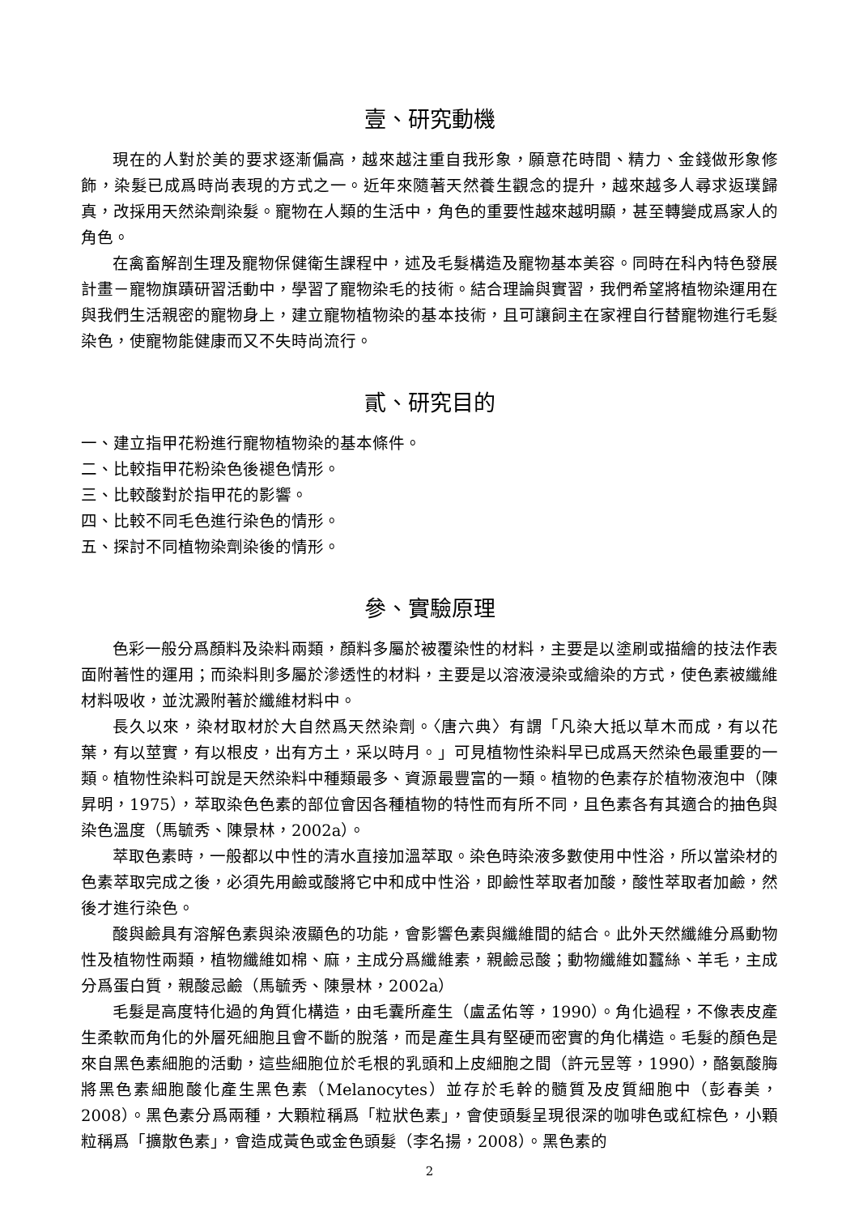壹、研究動機
現在的人對於美的要求逐漸偏高，越來越注重自我形象，願意花時間、精力、金錢做形象修飾，染髮已成爲時尚表現的方式之一。近年來隨著天然養生觀念的提升，越來越多人尋求返璞歸真，改採用天然染劑染髮。寵物在人類的生活中，角色的重要性越來越明顯，甚至轉變成爲家人的角色。
在禽畜解剖生理及寵物保健衛生課程中，述及毛髮構造及寵物基本美容。同時在科內特色發展計畫－寵物旗蹟研習活動中，學習了寵物染毛的技術。結合理論與實習，我們希望將植物染運用在與我們生活親密的寵物身上，建立寵物植物染的基本技術，且可讓飼主在家裡自行替寵物進行毛髮染色，使寵物能健康而又不失時尚流行。
貳、研究目的
一、建立指甲花粉進行寵物植物染的基本條件。
二、比較指甲花粉染色後褪色情形。
三、比較酸對於指甲花的影響。
四、比較不同毛色進行染色的情形。
五、探討不同植物染劑染後的情形。
參、實驗原理
色彩一般分爲顏料及染料兩類，顏料多屬於被覆染性的材料，主要是以塗刷或描繪的技法作表面附著性的運用；而染料則多屬於滲透性的材料，主要是以溶液浸染或繪染的方式，使色素被纖維材料吸收，並沈澱附著於纖維材料中。
長久以來，染材取材於大自然爲天然染劑。〈唐六典〉有謂「凡染大抵以草木而成，有以花葉，有以莖實，有以根皮，出有方土，采以時月。」可見植物性染料早已成爲天然染色最重要的一類。植物性染料可說是天然染料中種類最多、資源最豐富的一類。植物的色素存於植物液泡中（陳昇明，1975），萃取染色色素的部位會因各種植物的特性而有所不同，且色素各有其適合的抽色與染色溫度（馬毓秀、陳景林，2002a）。
萃取色素時，一般都以中性的清水直接加溫萃取。染色時染液多數使用中性浴，所以當染材的色素萃取完成之後，必須先用鹼或酸將它中和成中性浴，即鹼性萃取者加酸，酸性萃取者加鹼，然後才進行染色。
酸與鹼具有溶解色素與染液顯色的功能，會影響色素與纖維間的結合。此外天然纖維分爲動物性及植物性兩類，植物纖維如棉、麻，主成分爲纖維素，親鹼忌酸；動物纖維如蠶絲、羊毛，主成分爲蛋白質，親酸忌鹼（馬毓秀、陳景林，2002a）
毛髮是高度特化過的角質化構造，由毛囊所產生（盧孟佑等，1990）。角化過程，不像表皮產生柔軟而角化的外層死細胞且會不斷的脫落，而是產生具有堅硬而密實的角化構造。毛髮的顏色是來自黑色素細胞的活動，這些細胞位於毛根的乳頭和上皮細胞之間（許元昱等，1990），酪氨酸脢將黑色素細胞酸化產生黑色素（Melanocytes）並存於毛幹的髓質及皮質細胞中（彭春美，2008）。黑色素分爲兩種，大顆粒稱爲「粒狀色素」，會使頭髮呈現很深的咖啡色或紅棕色，小顆粒稱爲「擴散色素」，會造成黃色或金色頭髮（李名揚，2008）。黑色素的
2